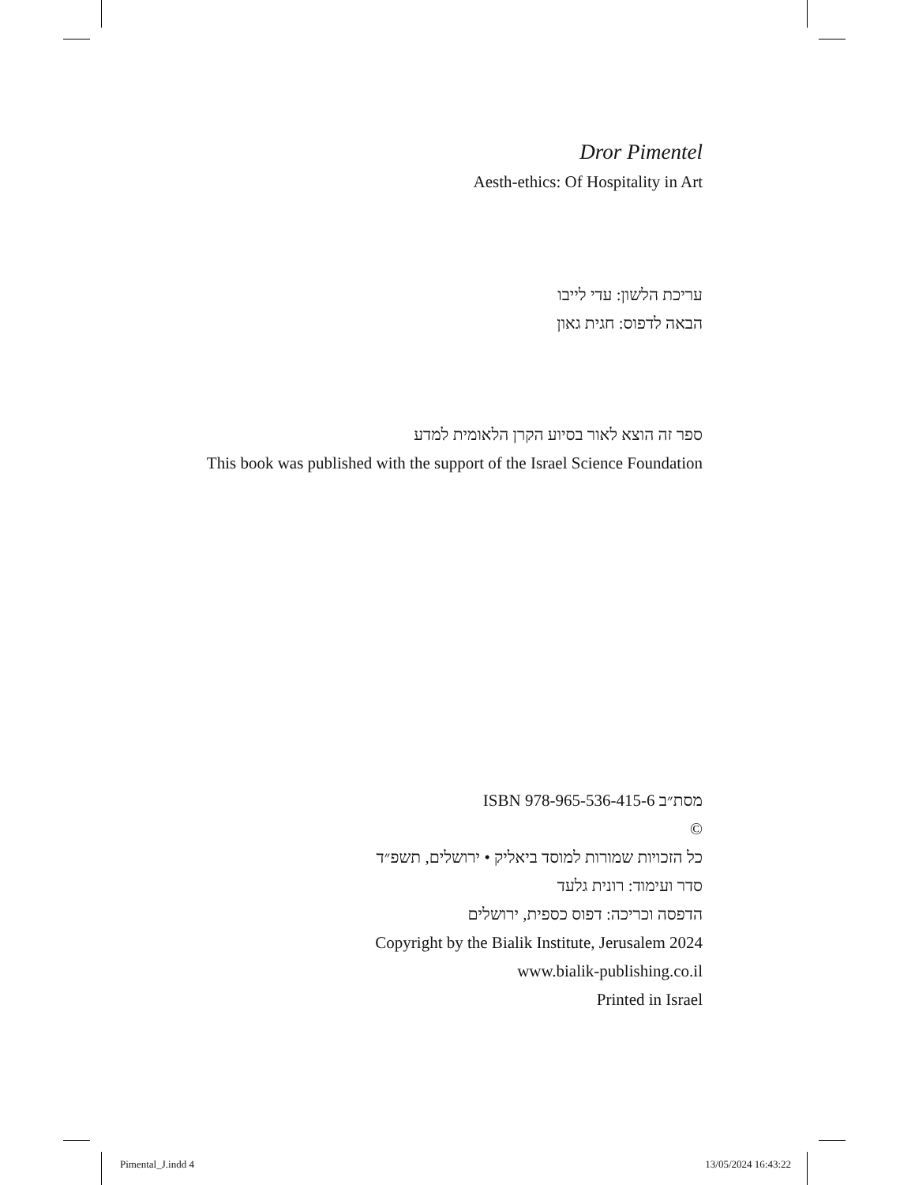Dror Pimentel
Aesth-ethics: Of Hospitality in Art
עריכת הלשון: עדי לייבו
הבאה לדפוס: חגית גאון
ספר זה הוצא לאור בסיוע הקרן הלאומית למדע
This book was published with the support of the Israel Science Foundation
ISBN 978-965-536-415-6 מסת״ב
©
כל הזכויות שמורות למוסד ביאליק • ירושלים, תשפ״ד
סדר ועימוד: רונית גלעד
הדפסה וכריכה: דפוס כספית, ירושלים
Copyright by the Bialik Institute, Jerusalem 2024
www.bialik-publishing.co.il
Printed in Israel
Pimental_J.indd 4 13/05/2024 16:43:22